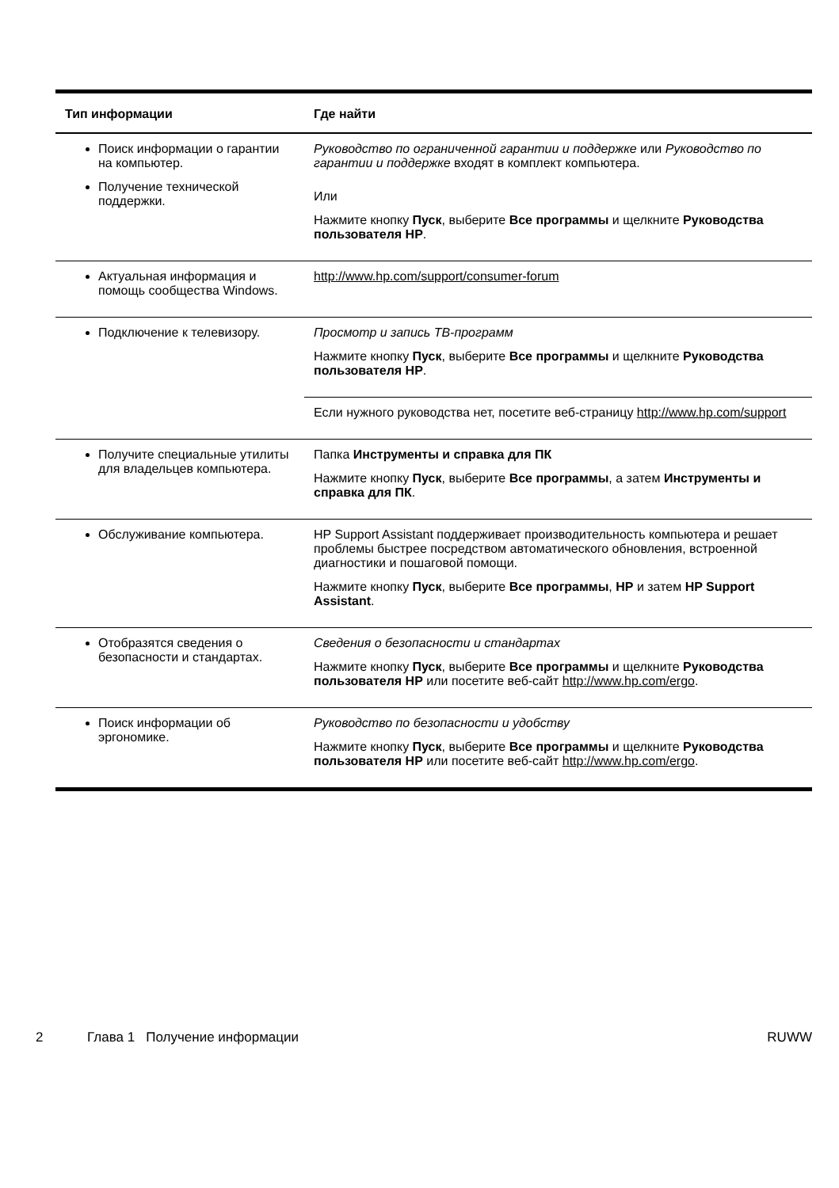| Тип информации | Где найти |
| --- | --- |
| Поиск информации о гарантии на компьютер. Получение технической поддержки. | Руководство по ограниченной гарантии и поддержке или Руководство по гарантии и поддержке входят в комплект компьютера. Или Нажмите кнопку Пуск , выберите Все программы и щелкните Руководства пользователя HP . |
| Актуальная информация и помощь сообщества Windows. | http://www.hp.com/support/consumer-forum |
| Подключение к телевизору. | Просмотр и запись ТВ-программ Нажмите кнопку Пуск , выберите Все программы и щелкните Руководства пользователя HP . |
| | Если нужного руководства нет, посетите веб-страницу http://www.hp.com/support |
| Получите специальные утилиты для владельцев компьютера. | Папка Инструменты и справка для ПК Нажмите кнопку Пуск , выберите Все программы , а затем Инструменты и справка для ПК . |
| Обслуживание компьютера. | HP Support Assistant поддерживает производительность компьютера и решает проблемы быстрее посредством автоматического обновления, встроенной диагностики и пошаговой помощи. Нажмите кнопку Пуск , выберите Все программы , HP и затем HP Support Assistant . |
| Отобразятся сведения о безопасности и стандартах. | Сведения о безопасности и стандартах Нажмите кнопку Пуск , выберите Все программы и щелкните Руководства пользователя HP или посетите веб-сайт http://www.hp.com/ergo . |
| Поиск информации об эргономике. | Руководство по безопасности и удобству Нажмите кнопку Пуск , выберите Все программы и щелкните Руководства пользователя HP или посетите веб-сайт http://www.hp.com/ergo . |
2 Глава 1 Получение информации RUWW